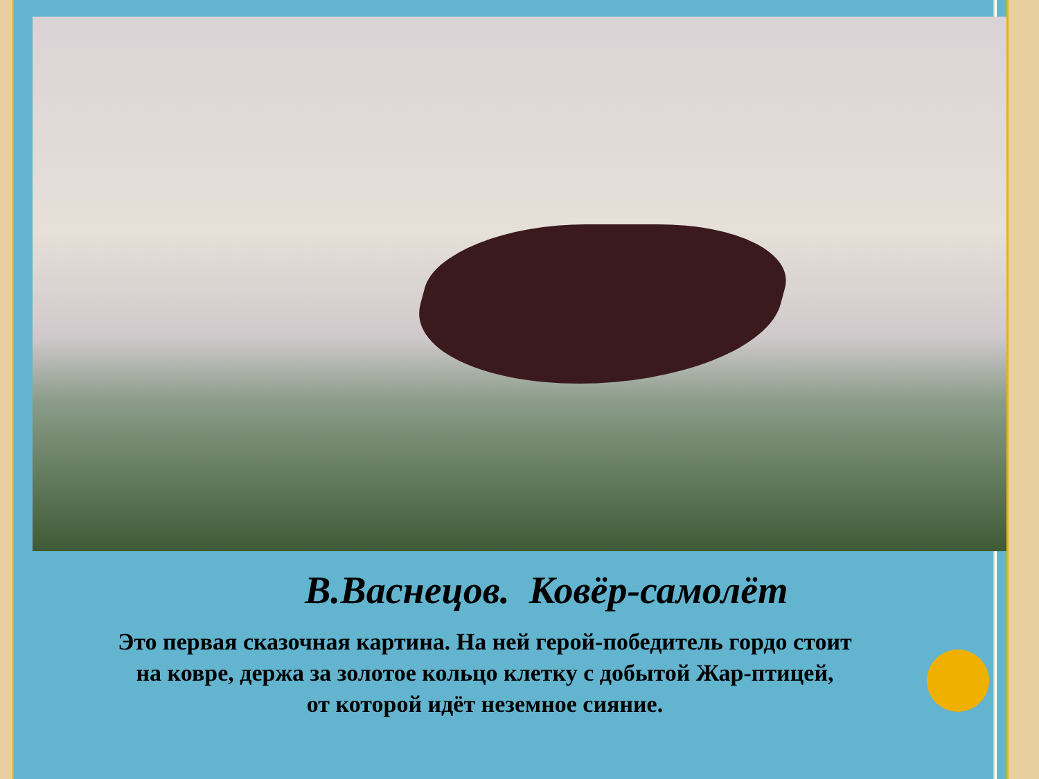В.Васнецов. Ковёр-самолёт
Это первая сказочная картина. На ней герой-победитель гордо стоит
на ковре, держа за золотое кольцо клетку с добытой Жар-птицей,
от которой идёт неземное сияние.